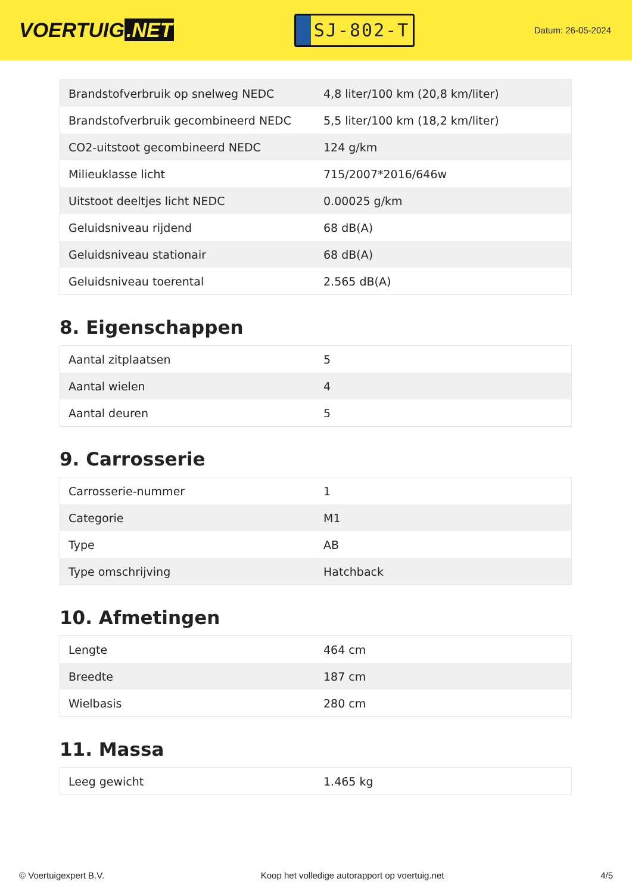VOERTUIG.NET
SJ-802-T
Datum: 26-05-2024
| Brandstofverbruik op snelweg NEDC | 4,8 liter/100 km (20,8 km/liter) |
| Brandstofverbruik gecombineerd NEDC | 5,5 liter/100 km (18,2 km/liter) |
| CO2-uitstoot gecombineerd NEDC | 124 g/km |
| Milieuklasse licht | 715/2007*2016/646w |
| Uitstoot deeltjes licht NEDC | 0.00025 g/km |
| Geluidsniveau rijdend | 68 dB(A) |
| Geluidsniveau stationair | 68 dB(A) |
| Geluidsniveau toerental | 2.565 dB(A) |
8. Eigenschappen
| Aantal zitplaatsen | 5 |
| Aantal wielen | 4 |
| Aantal deuren | 5 |
9. Carrosserie
| Carrosserie-nummer | 1 |
| Categorie | M1 |
| Type | AB |
| Type omschrijving | Hatchback |
10. Afmetingen
| Lengte | 464 cm |
| Breedte | 187 cm |
| Wielbasis | 280 cm |
11. Massa
| Leeg gewicht | 1.465 kg |
© Voertuigexpert B.V. Koop het volledige autorapport op voertuig.net 4/5